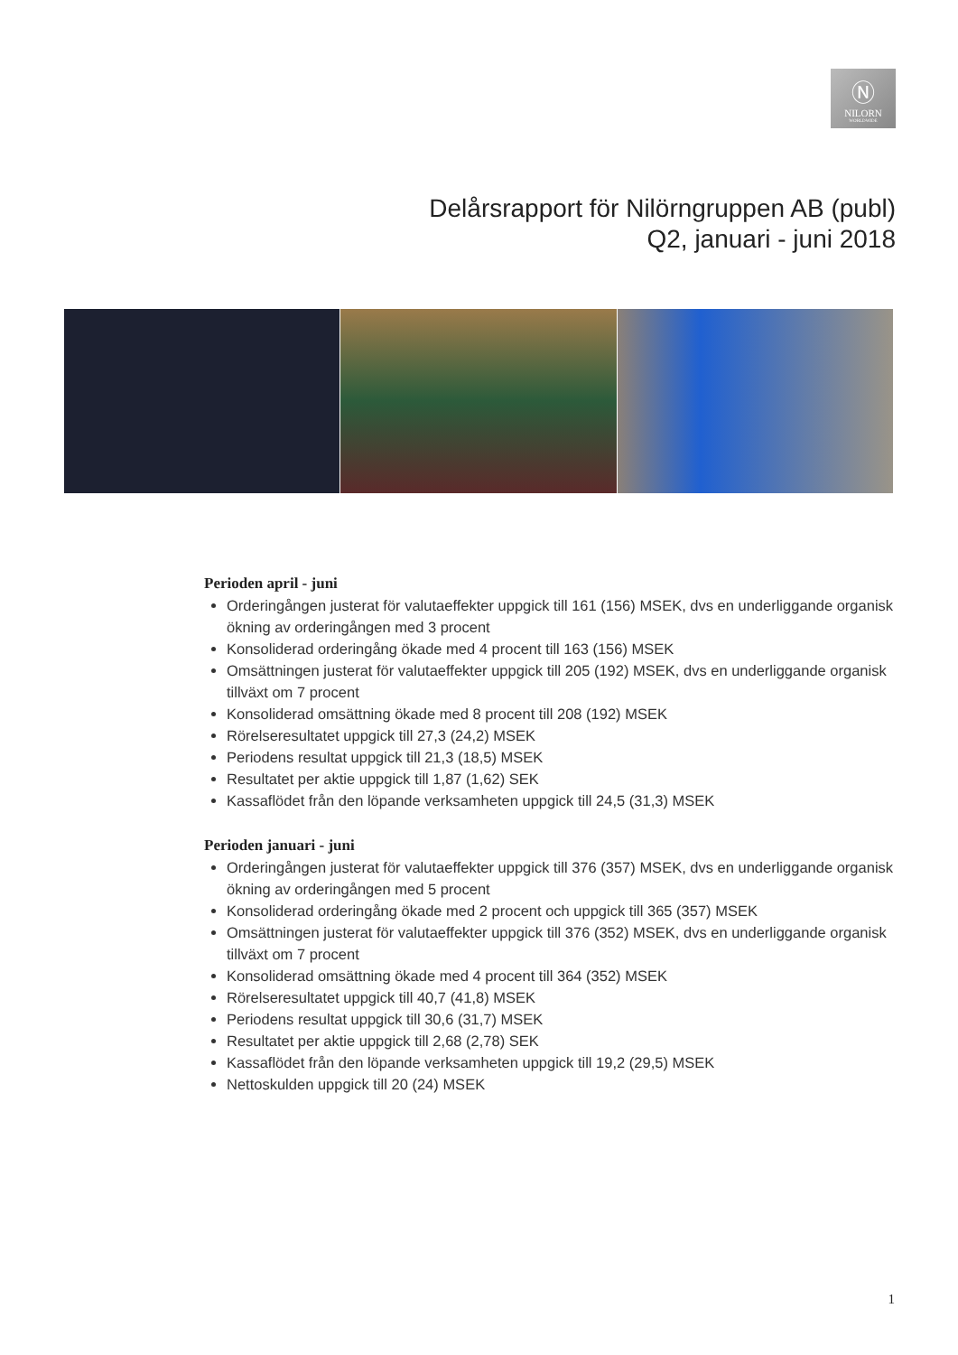Ⓝ
NILORN
WORLDWIDE
Delårsrapport för Nilörngruppen AB (publ)
Q2, januari - juni 2018
Perioden april - juni
Orderingången justerat för valutaeffekter uppgick till 161 (156) MSEK, dvs en underliggande organisk ökning av orderingången med 3 procent
Konsoliderad orderingång ökade med 4 procent till 163 (156) MSEK
Omsättningen justerat för valutaeffekter uppgick till 205 (192) MSEK, dvs en underliggande organisk tillväxt om 7 procent
Konsoliderad omsättning ökade med 8 procent till 208 (192) MSEK
Rörelseresultatet uppgick till 27,3 (24,2) MSEK
Periodens resultat uppgick till 21,3 (18,5) MSEK
Resultatet per aktie uppgick till 1,87 (1,62) SEK
Kassaflödet från den löpande verksamheten uppgick till 24,5 (31,3) MSEK
Perioden januari - juni
Orderingången justerat för valutaeffekter uppgick till 376 (357) MSEK, dvs en underliggande organisk ökning av orderingången med 5 procent
Konsoliderad orderingång ökade med 2 procent och uppgick till 365 (357) MSEK
Omsättningen justerat för valutaeffekter uppgick till 376 (352) MSEK, dvs en underliggande organisk tillväxt om 7 procent
Konsoliderad omsättning ökade med 4 procent till 364 (352) MSEK
Rörelseresultatet uppgick till 40,7 (41,8) MSEK
Periodens resultat uppgick till 30,6 (31,7) MSEK
Resultatet per aktie uppgick till 2,68 (2,78) SEK
Kassaflödet från den löpande verksamheten uppgick till 19,2 (29,5) MSEK
Nettoskulden uppgick till 20 (24) MSEK
1